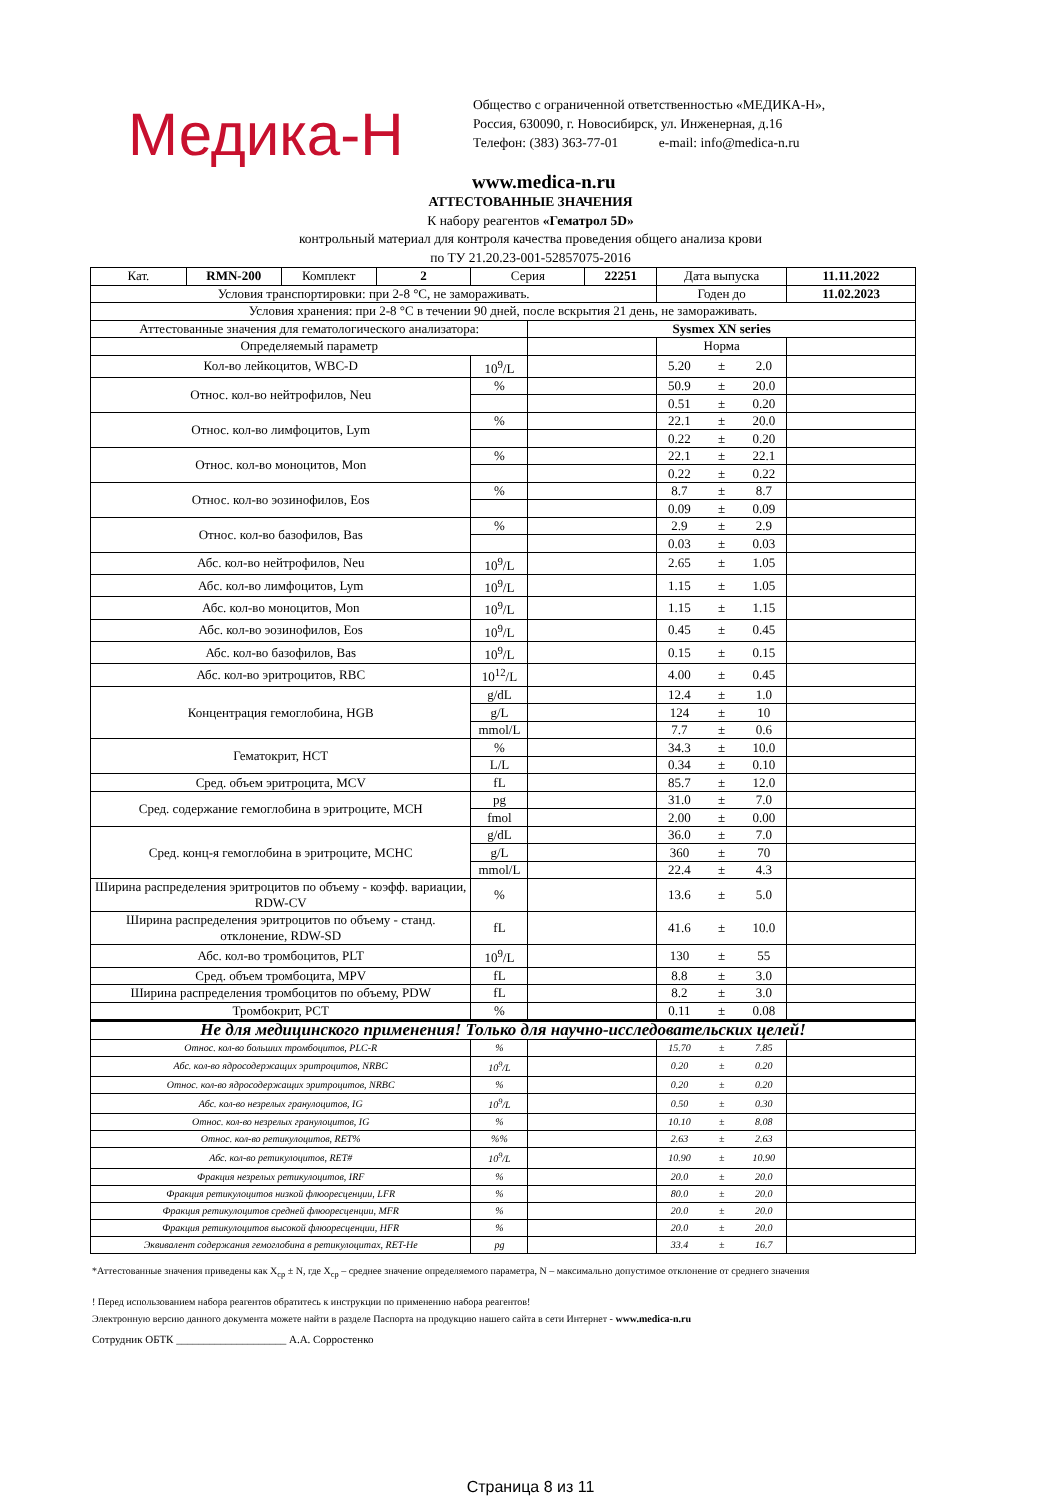Медика-Н
Общество с ограниченной ответственностью «МЕДИКА-Н»,
Россия, 630090, г. Новосибирск, ул. Инженерная, д.16
Телефон: (383) 363-77-01 e-mail: info@medica-n.ru
www.medica-n.ru
АТТЕСТОВАННЫЕ ЗНАЧЕНИЯ
К набору реагентов «Гематрол 5D»
контрольный материал для контроля качества проведения общего анализа крови
по ТУ 21.20.23-001-52857075-2016
| Кат. | RMN-200 | Комплект | 2 | Серия | | 22251 | Дата выпуска | | | 11.11.2022 |
| Условия транспортировки: при 2-8 °C, не замораживать. | | | | | | | Годен до | | | 11.02.2023 |
| Условия хранения: при 2-8 °C в течении 90 дней, после вскрытия 21 день, не замораживать. | | | | | | | | | | |
| Аттестованные значения для гематологического анализатора: | | | | | Sysmex XN series | | | | | |
| Определяемый параметр | | | | | | | Норма | | | |
| Кол-во лейкоцитов, WBC-D | | | | 10<sup>9</sup>/L | | | 5.20 | ± | 2.0 | |
| Относ. кол-во нейтрофилов, Neu | | | | % | | | 50.9 | ± | 20.0 | |
| | | | | | | | 0.51 | ± | 0.20 | |
| Относ. кол-во лимфоцитов, Lym | | | | % | | | 22.1 | ± | 20.0 | |
| | | | | | | | 0.22 | ± | 0.20 | |
| Относ. кол-во моноцитов, Mon | | | | % | | | 22.1 | ± | 22.1 | |
| | | | | | | | 0.22 | ± | 0.22 | |
| Относ. кол-во эозинофилов, Eos | | | | % | | | 8.7 | ± | 8.7 | |
| | | | | | | | 0.09 | ± | 0.09 | |
| Относ. кол-во базофилов, Bas | | | | % | | | 2.9 | ± | 2.9 | |
| | | | | | | | 0.03 | ± | 0.03 | |
| Абс. кол-во нейтрофилов, Neu | | | | 10<sup>9</sup>/L | | | 2.65 | ± | 1.05 | |
| Абс. кол-во лимфоцитов, Lym | | | | 10<sup>9</sup>/L | | | 1.15 | ± | 1.05 | |
| Абс. кол-во моноцитов, Mon | | | | 10<sup>9</sup>/L | | | 1.15 | ± | 1.15 | |
| Абс. кол-во эозинофилов, Eos | | | | 10<sup>9</sup>/L | | | 0.45 | ± | 0.45 | |
| Абс. кол-во базофилов, Bas | | | | 10<sup>9</sup>/L | | | 0.15 | ± | 0.15 | |
| Абс. кол-во эритроцитов, RBC | | | | 10<sup>12</sup>/L | | | 4.00 | ± | 0.45 | |
| Концентрация гемоглобина, HGB | | | | g/dL | | | 12.4 | ± | 1.0 | |
| | | | | g/L | | | 124 | ± | 10 | |
| | | | | mmol/L | | | 7.7 | ± | 0.6 | |
| Гематокрит, HCT | | | | % | | | 34.3 | ± | 10.0 | |
| | | | | L/L | | | 0.34 | ± | 0.10 | |
| Сред. объем эритроцита, MCV | | | | fL | | | 85.7 | ± | 12.0 | |
| Сред. содержание гемоглобина в эритроците, MCH | | | | pg | | | 31.0 | ± | 7.0 | |
| | | | | fmol | | | 2.00 | ± | 0.00 | |
| Сред. конц-я гемоглобина в эритроците, MCHC | | | | g/dL | | | 36.0 | ± | 7.0 | |
| | | | | g/L | | | 360 | ± | 70 | |
| | | | | mmol/L | | | 22.4 | ± | 4.3 | |
| Ширина распределения эритроцитов по объему - коэфф. вариации, RDW-CV | | | | % | | | 13.6 | ± | 5.0 | |
| Ширина распределения эритроцитов по объему - станд. отклонение, RDW-SD | | | | fL | | | 41.6 | ± | 10.0 | |
| Абс. кол-во тромбоцитов, PLT | | | | 10<sup>9</sup>/L | | | 130 | ± | 55 | |
| Сред. объем тромбоцита, MPV | | | | fL | | | 8.8 | ± | 3.0 | |
| Ширина распределения тромбоцитов по объему, PDW | | | | fL | | | 8.2 | ± | 3.0 | |
| Тромбокрит, PCT | | | | % | | | 0.11 | ± | 0.08 | |
| Не для медицинского применения! Только для научно-исследовательских целей! | | | | | | | | | | |
| Относ. кол-во больших тромбоцитов, PLC-R | | | | % | | | 15.70 | ± | 7.85 | |
| Абс. кол-во ядросодержащих эритроцитов, NRBC | | | | 10<sup>9</sup>/L | | | 0.20 | ± | 0.20 | |
| Относ. кол-во ядросодержащих эритроцитов, NRBC | | | | % | | | 0.20 | ± | 0.20 | |
| Абс. кол-во незрелых гранулоцитов, IG | | | | 10<sup>9</sup>/L | | | 0.50 | ± | 0.30 | |
| Относ. кол-во незрелых гранулоцитов, IG | | | | % | | | 10.10 | ± | 8.08 | |
| Относ. кол-во ретикулоцитов, RET% | | | | %% | | | 2.63 | ± | 2.63 | |
| Абс. кол-во ретикулоцитов, RET# | | | | 10<sup>9</sup>/L | | | 10.90 | ± | 10.90 | |
| Фракция незрелых ретикулоцитов, IRF | | | | % | | | 20.0 | ± | 20.0 | |
| Фракция ретикулоцитов низкой флюоресценции, LFR | | | | % | | | 80.0 | ± | 20.0 | |
| Фракция ретикулоцитов средней флюоресценции, MFR | | | | % | | | 20.0 | ± | 20.0 | |
| Фракция ретикулоцитов высокой флюоресценции, HFR | | | | % | | | 20.0 | ± | 20.0 | |
| Эквивалент содержания гемоглобина в ретикулоцитах, RET-He | | | | pg | | | 33.4 | ± | 16.7 | |
*Аттестованные значения приведены как X<sub>ср</sub> ± N, где X<sub>ср</sub> – среднее значение определяемого параметра, N – максимально допустимое отклонение от среднего значения
! Перед использованием набора реагентов обратитесь к инструкции по применению набора реагентов!
Электронную версию данного документа можете найти в разделе Паспорта на продукцию нашего сайта в сети Интернет - www.medica-n.ru
Сотрудник ОБТК ____________________ А.А. Сорростенко
Страница 8 из 11